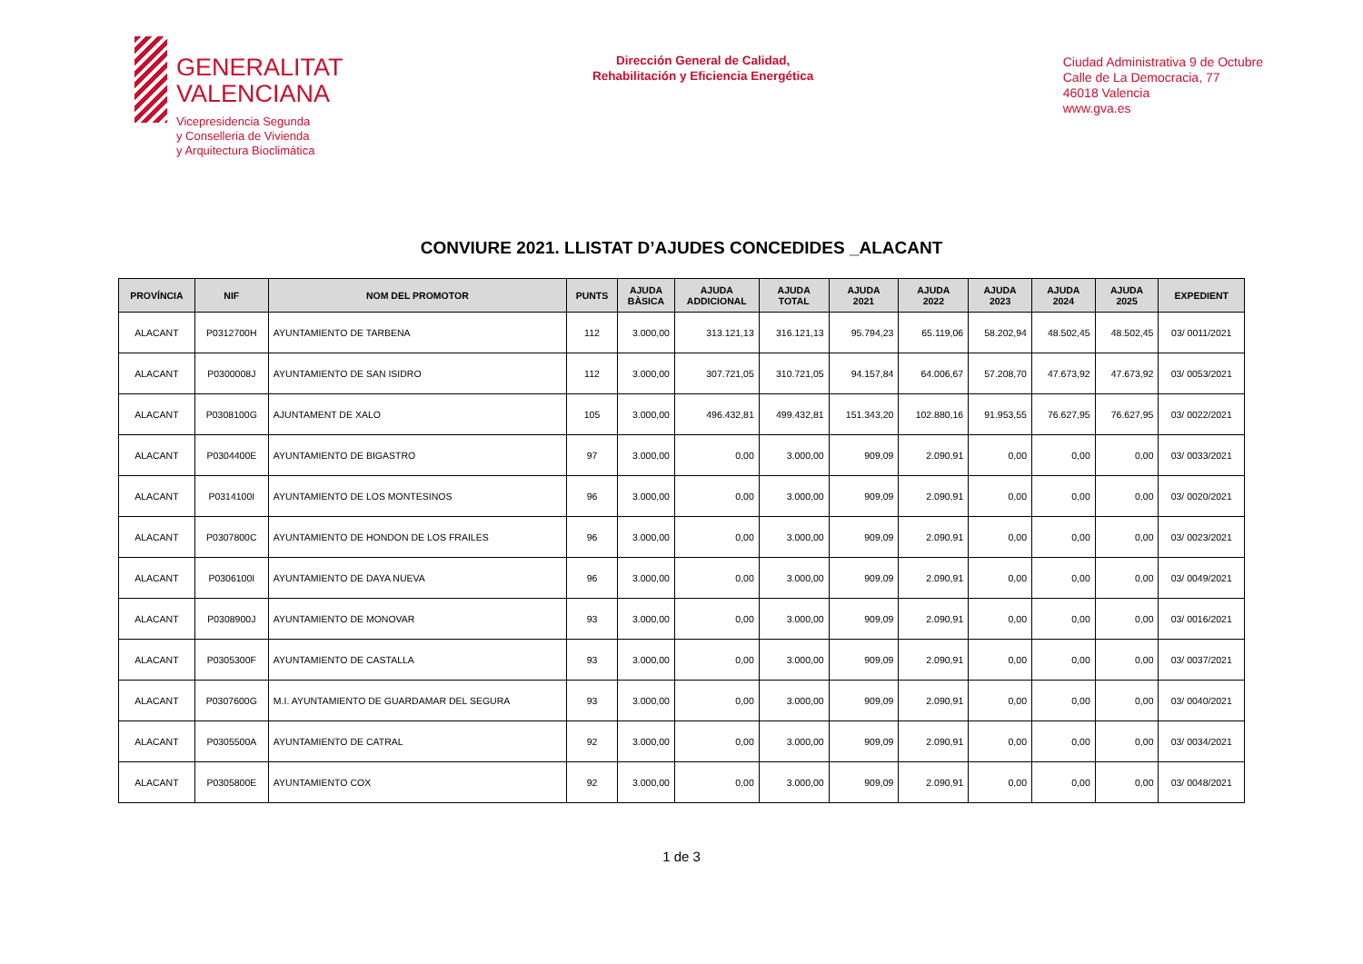GENERALITAT
VALENCIANA
Vicepresidencia Segunda
y Conselleria de Vivienda
y Arquitectura Bioclimática
Dirección General de Calidad,
Rehabilitación y Eficiencia Energética
Ciudad Administrativa 9 de Octubre
Calle de La Democracia, 77
46018 Valencia
www.gva.es
CONVIURE 2021. LLISTAT D’AJUDES CONCEDIDES _ALACANT
| PROVÍNCIA | NIF | NOM DEL PROMOTOR | PUNTS | AJUDA BÀSICA | AJUDA ADDICIONAL | AJUDA TOTAL | AJUDA 2021 | AJUDA 2022 | AJUDA 2023 | AJUDA 2024 | AJUDA 2025 | EXPEDIENT |
| --- | --- | --- | --- | --- | --- | --- | --- | --- | --- | --- | --- | --- |
| ALACANT | P0312700H | AYUNTAMIENTO DE TARBENA | 112 | 3.000,00 | 313.121,13 | 316.121,13 | 95.794,23 | 65.119,06 | 58.202,94 | 48.502,45 | 48.502,45 | 03/ 0011/2021 |
| ALACANT | P0300008J | AYUNTAMIENTO DE SAN ISIDRO | 112 | 3.000,00 | 307.721,05 | 310.721,05 | 94.157,84 | 64.006,67 | 57.208,70 | 47.673,92 | 47.673,92 | 03/ 0053/2021 |
| ALACANT | P0308100G | AJUNTAMENT DE XALO | 105 | 3.000,00 | 496.432,81 | 499.432,81 | 151.343,20 | 102.880,16 | 91.953,55 | 76.627,95 | 76.627,95 | 03/ 0022/2021 |
| ALACANT | P0304400E | AYUNTAMIENTO DE BIGASTRO | 97 | 3.000,00 | 0,00 | 3.000,00 | 909,09 | 2.090,91 | 0,00 | 0,00 | 0,00 | 03/ 0033/2021 |
| ALACANT | P0314100I | AYUNTAMIENTO DE LOS MONTESINOS | 96 | 3.000,00 | 0,00 | 3.000,00 | 909,09 | 2.090,91 | 0,00 | 0,00 | 0,00 | 03/ 0020/2021 |
| ALACANT | P0307800C | AYUNTAMIENTO DE HONDON DE LOS FRAILES | 96 | 3.000,00 | 0,00 | 3.000,00 | 909,09 | 2.090,91 | 0,00 | 0,00 | 0,00 | 03/ 0023/2021 |
| ALACANT | P0306100I | AYUNTAMIENTO DE DAYA NUEVA | 96 | 3.000,00 | 0,00 | 3.000,00 | 909,09 | 2.090,91 | 0,00 | 0,00 | 0,00 | 03/ 0049/2021 |
| ALACANT | P0308900J | AYUNTAMIENTO DE MONOVAR | 93 | 3.000,00 | 0,00 | 3.000,00 | 909,09 | 2.090,91 | 0,00 | 0,00 | 0,00 | 03/ 0016/2021 |
| ALACANT | P0305300F | AYUNTAMIENTO DE CASTALLA | 93 | 3.000,00 | 0,00 | 3.000,00 | 909,09 | 2.090,91 | 0,00 | 0,00 | 0,00 | 03/ 0037/2021 |
| ALACANT | P0307600G | M.I. AYUNTAMIENTO DE GUARDAMAR DEL SEGURA | 93 | 3.000,00 | 0,00 | 3.000,00 | 909,09 | 2.090,91 | 0,00 | 0,00 | 0,00 | 03/ 0040/2021 |
| ALACANT | P0305500A | AYUNTAMIENTO DE CATRAL | 92 | 3.000,00 | 0,00 | 3.000,00 | 909,09 | 2.090,91 | 0,00 | 0,00 | 0,00 | 03/ 0034/2021 |
| ALACANT | P0305800E | AYUNTAMIENTO COX | 92 | 3.000,00 | 0,00 | 3.000,00 | 909,09 | 2.090,91 | 0,00 | 0,00 | 0,00 | 03/ 0048/2021 |
1 de 3